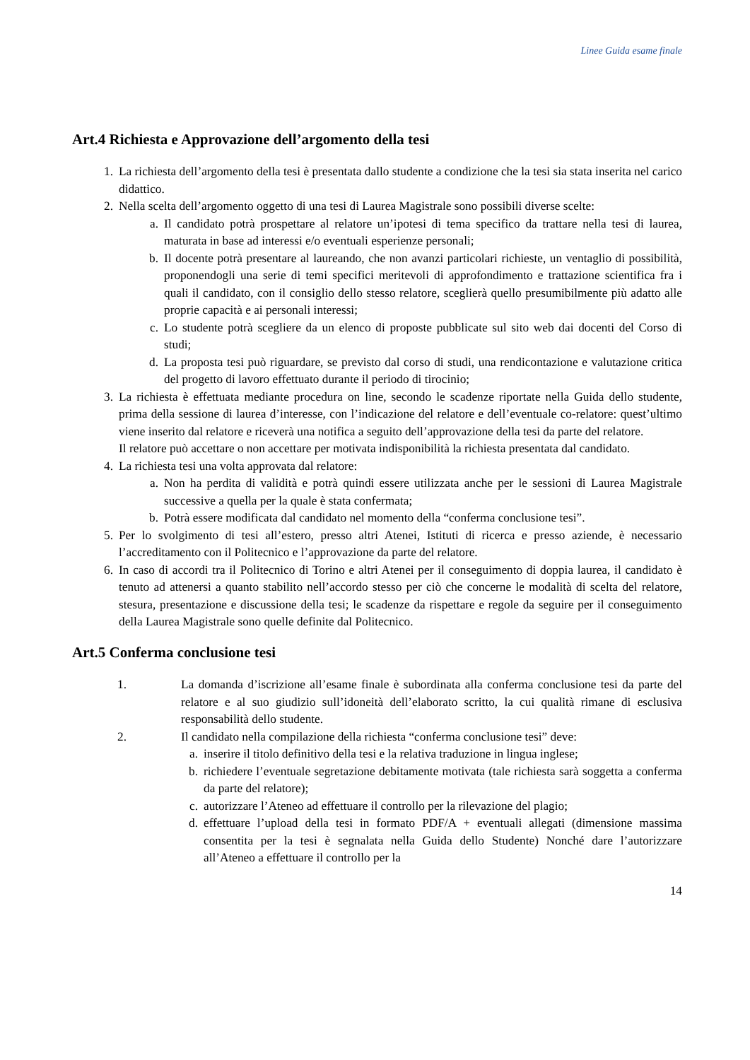Linee Guida esame finale
Art.4 Richiesta e Approvazione dell’argomento della tesi
1. La richiesta dell’argomento della tesi è presentata dallo studente a condizione che la tesi sia stata inserita nel carico didattico.
2. Nella scelta dell’argomento oggetto di una tesi di Laurea Magistrale sono possibili diverse scelte:
a. Il candidato potrà prospettare al relatore un’ipotesi di tema specifico da trattare nella tesi di laurea, maturata in base ad interessi e/o eventuali esperienze personali;
b. Il docente potrà presentare al laureando, che non avanzi particolari richieste, un ventaglio di possibilità, proponendogli una serie di temi specifici meritevoli di approfondimento e trattazione scientifica fra i quali il candidato, con il consiglio dello stesso relatore, sceglierà quello presumibilmente più adatto alle proprie capacità e ai personali interessi;
c. Lo studente potrà scegliere da un elenco di proposte pubblicate sul sito web dai docenti del Corso di studi;
d. La proposta tesi può riguardare, se previsto dal corso di studi, una rendicontazione e valutazione critica del progetto di lavoro effettuato durante il periodo di tirocinio;
3. La richiesta è effettuata mediante procedura on line, secondo le scadenze riportate nella Guida dello studente, prima della sessione di laurea d’interesse, con l’indicazione del relatore e dell’eventuale co-relatore: quest’ultimo viene inserito dal relatore e riceverà una notifica a seguito dell’approvazione della tesi da parte del relatore.
Il relatore può accettare o non accettare per motivata indisponibilità la richiesta presentata dal candidato.
4. La richiesta tesi una volta approvata dal relatore:
a. Non ha perdita di validità e potrà quindi essere utilizzata anche per le sessioni di Laurea Magistrale successive a quella per la quale è stata confermata;
b. Potrà essere modificata dal candidato nel momento della “conferma conclusione tesi”.
5. Per lo svolgimento di tesi all’estero, presso altri Atenei, Istituti di ricerca e presso aziende, è necessario l’accreditamento con il Politecnico e l’approvazione da parte del relatore.
6. In caso di accordi tra il Politecnico di Torino e altri Atenei per il conseguimento di doppia laurea, il candidato è tenuto ad attenersi a quanto stabilito nell’accordo stesso per ciò che concerne le modalità di scelta del relatore, stesura, presentazione e discussione della tesi; le scadenze da rispettare e regole da seguire per il conseguimento della Laurea Magistrale sono quelle definite dal Politecnico.
Art.5 Conferma conclusione tesi
1. La domanda d’iscrizione all’esame finale è subordinata alla conferma conclusione tesi da parte del relatore e al suo giudizio sull’idoneità dell’elaborato scritto, la cui qualità rimane di esclusiva responsabilità dello studente.
2. Il candidato nella compilazione della richiesta “conferma conclusione tesi” deve:
a. inserire il titolo definitivo della tesi e la relativa traduzione in lingua inglese;
b. richiedere l’eventuale segretazione debitamente motivata (tale richiesta sarà soggetta a conferma da parte del relatore);
c. autorizzare l’Ateneo ad effettuare il controllo per la rilevazione del plagio;
d. effettuare l’upload della tesi in formato PDF/A + eventuali allegati (dimensione massima consentita per la tesi è segnalata nella Guida dello Studente) Nonché dare l’autorizzare all’Ateneo a effettuare il controllo per la
14